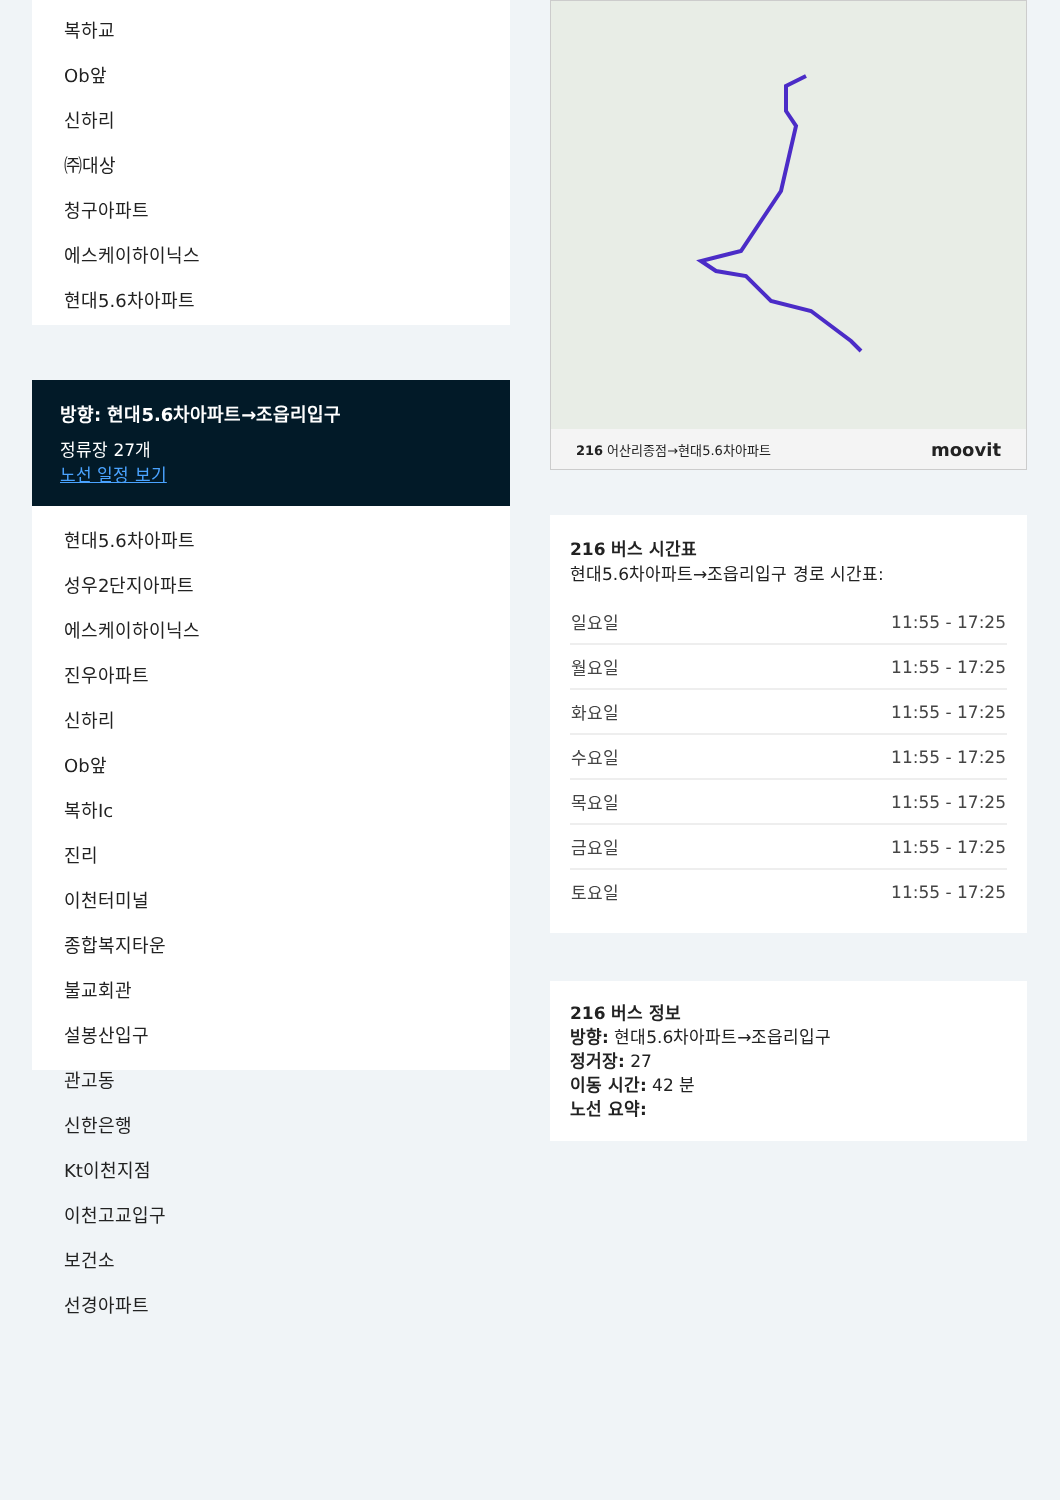복하교
Ob앞
신하리
㈜대상
청구아파트
에스케이하이닉스
현대5.6차아파트
방향: 현대5.6차아파트→조읍리입구
정류장 27개
노선 일정 보기
현대5.6차아파트
성우2단지아파트
에스케이하이닉스
진우아파트
신하리
Ob앞
복하Ic
진리
이천터미널
종합복지타운
불교회관
설봉산입구
관고동
신한은행
Kt이천지점
이천고교입구
보건소
선경아파트
216 어산리종점→현대5.6차아파트 moovit
216 버스 시간표
현대5.6차아파트→조읍리입구 경로 시간표:
| 일요일 | 11:55 - 17:25 |
| 월요일 | 11:55 - 17:25 |
| 화요일 | 11:55 - 17:25 |
| 수요일 | 11:55 - 17:25 |
| 목요일 | 11:55 - 17:25 |
| 금요일 | 11:55 - 17:25 |
| 토요일 | 11:55 - 17:25 |
216 버스 정보
방향: 현대5.6차아파트→조읍리입구
정거장: 27
이동 시간: 42 분
노선 요약: